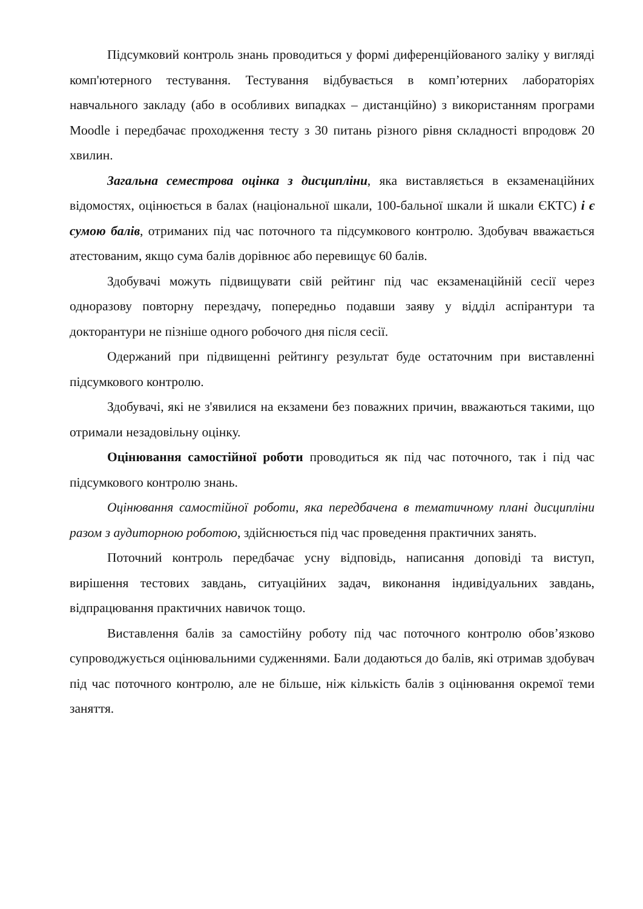Підсумковий контроль знань проводиться у формі диференційованого заліку у вигляді комп'ютерного тестування. Тестування відбувається в комп’ютерних лабораторіях навчального закладу (або в особливих випадках – дистанційно) з використанням програми Moodle і передбачає проходження тесту з 30 питань різного рівня складності впродовж 20 хвилин.
Загальна семестрова оцінка з дисципліни, яка виставляється в екзаменаційних відомостях, оцінюється в балах (національної шкали, 100-бальної шкали й шкали ЄКТС) і є сумою балів, отриманих під час поточного та підсумкового контролю. Здобувач вважається атестованим, якщо сума балів дорівнює або перевищує 60 балів.
Здобувачі можуть підвищувати свій рейтинг під час екзаменаційній сесії через одноразову повторну перездачу, попередньо подавши заяву у відділ аспірантури та докторантури не пізніше одного робочого дня після сесії.
Одержаний при підвищенні рейтингу результат буде остаточним при виставленні підсумкового контролю.
Здобувачі, які не з'явилися на екзамени без поважних причин, вважаються такими, що отримали незадовільну оцінку.
Оцінювання самостійної роботи проводиться як під час поточного, так і під час підсумкового контролю знань.
Оцінювання самостійної роботи, яка передбачена в тематичному плані дисципліни разом з аудиторною роботою, здійснюється під час проведення практичних занять.
Поточний контроль передбачає усну відповідь, написання доповіді та виступ, вирішення тестових завдань, ситуаційних задач, виконання індивідуальних завдань, відпрацювання практичних навичок тощо.
Виставлення балів за самостійну роботу під час поточного контролю обов’язково супроводжується оцінювальними судженнями. Бали додаються до балів, які отримав здобувач під час поточного контролю, але не більше, ніж кількість балів з оцінювання окремої теми заняття.